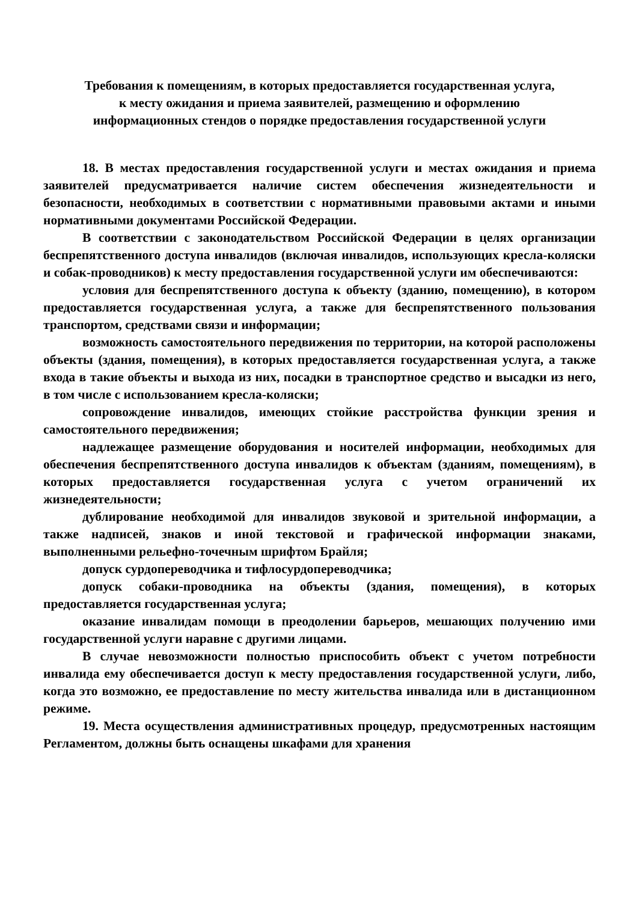Требования к помещениям, в которых предоставляется государственная услуга,
к месту ожидания и приема заявителей, размещению и оформлению
информационных стендов о порядке предоставления государственной услуги
18. В местах предоставления государственной услуги и местах ожидания и приема заявителей предусматривается наличие систем обеспечения жизнедеятельности и безопасности, необходимых в соответствии с нормативными правовыми актами и иными нормативными документами Российской Федерации.
В соответствии с законодательством Российской Федерации в целях организации беспрепятственного доступа инвалидов (включая инвалидов, использующих кресла-коляски и собак-проводников) к месту предоставления государственной услуги им обеспечиваются:
условия для беспрепятственного доступа к объекту (зданию, помещению), в котором предоставляется государственная услуга, а также для беспрепятственного пользования транспортом, средствами связи и информации;
возможность самостоятельного передвижения по территории, на которой расположены объекты (здания, помещения), в которых предоставляется государственная услуга, а также входа в такие объекты и выхода из них, посадки в транспортное средство и высадки из него, в том числе с использованием кресла-коляски;
сопровождение инвалидов, имеющих стойкие расстройства функции зрения и самостоятельного передвижения;
надлежащее размещение оборудования и носителей информации, необходимых для обеспечения беспрепятственного доступа инвалидов к объектам (зданиям, помещениям), в которых предоставляется государственная услуга с учетом ограничений их жизнедеятельности;
дублирование необходимой для инвалидов звуковой и зрительной информации, а также надписей, знаков и иной текстовой и графической информации знаками, выполненными рельефно-точечным шрифтом Брайля;
допуск сурдопереводчика и тифлосурдопереводчика;
допуск собаки-проводника на объекты (здания, помещения), в которых предоставляется государственная услуга;
оказание инвалидам помощи в преодолении барьеров, мешающих получению ими государственной услуги наравне с другими лицами.
В случае невозможности полностью приспособить объект с учетом потребности инвалида ему обеспечивается доступ к месту предоставления государственной услуги, либо, когда это возможно, ее предоставление по месту жительства инвалида или в дистанционном режиме.
19. Места осуществления административных процедур, предусмотренных настоящим Регламентом, должны быть оснащены шкафами для хранения